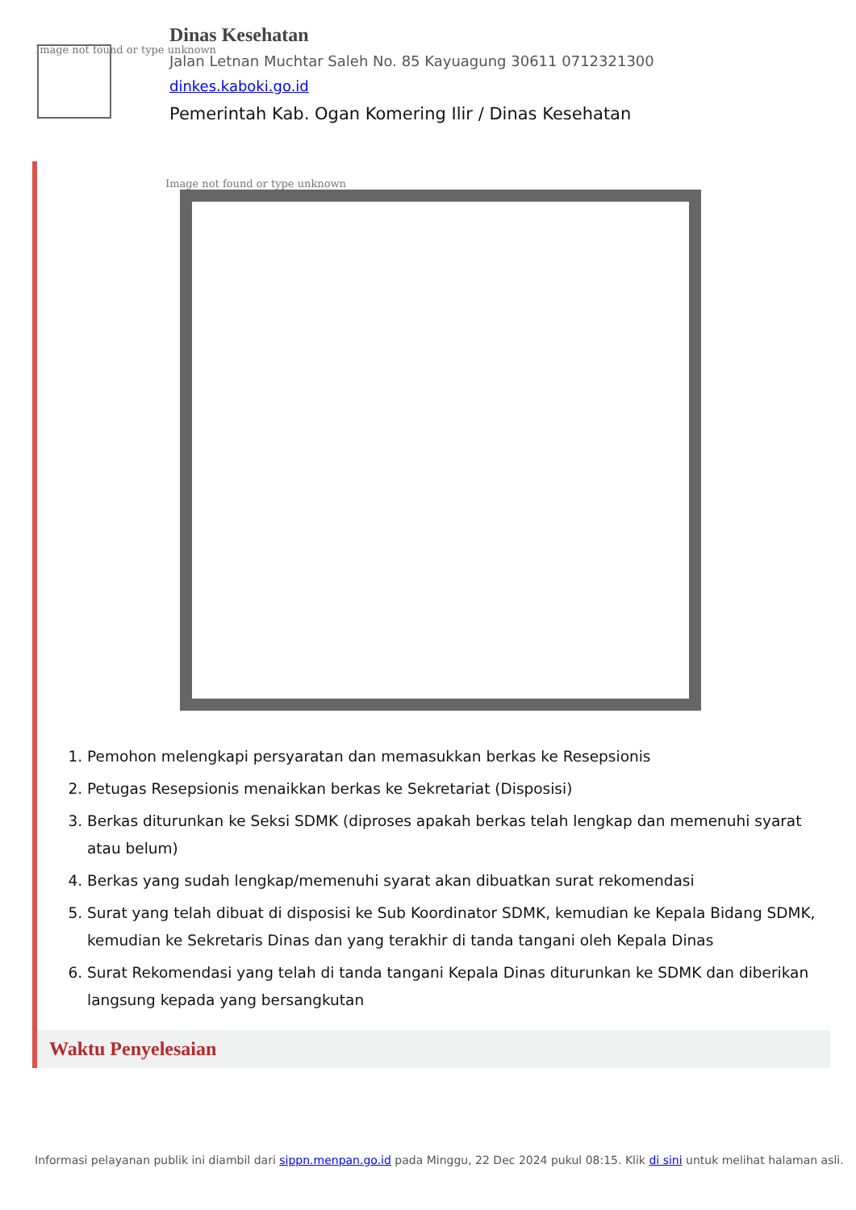Image not found or type unknown
Dinas Kesehatan
Jalan Letnan Muchtar Saleh No. 85 Kayuagung 30611 0712321300
dinkes.kaboki.go.id
Pemerintah Kab. Ogan Komering Ilir / Dinas Kesehatan
Image not found or type unknown
1. Pemohon melengkapi persyaratan dan memasukkan berkas ke Resepsionis
2. Petugas Resepsionis menaikkan berkas ke Sekretariat (Disposisi)
3. Berkas diturunkan ke Seksi SDMK (diproses apakah berkas telah lengkap dan memenuhi syarat atau belum)
4. Berkas yang sudah lengkap/memenuhi syarat akan dibuatkan surat rekomendasi
5. Surat yang telah dibuat di disposisi ke Sub Koordinator SDMK, kemudian ke Kepala Bidang SDMK, kemudian ke Sekretaris Dinas dan yang terakhir di tanda tangani oleh Kepala Dinas
6. Surat Rekomendasi yang telah di tanda tangani Kepala Dinas diturunkan ke SDMK dan diberikan langsung kepada yang bersangkutan
Waktu Penyelesaian
Informasi pelayanan publik ini diambil dari sippn.menpan.go.id pada Minggu, 22 Dec 2024 pukul 08:15. Klik di sini untuk melihat halaman asli.